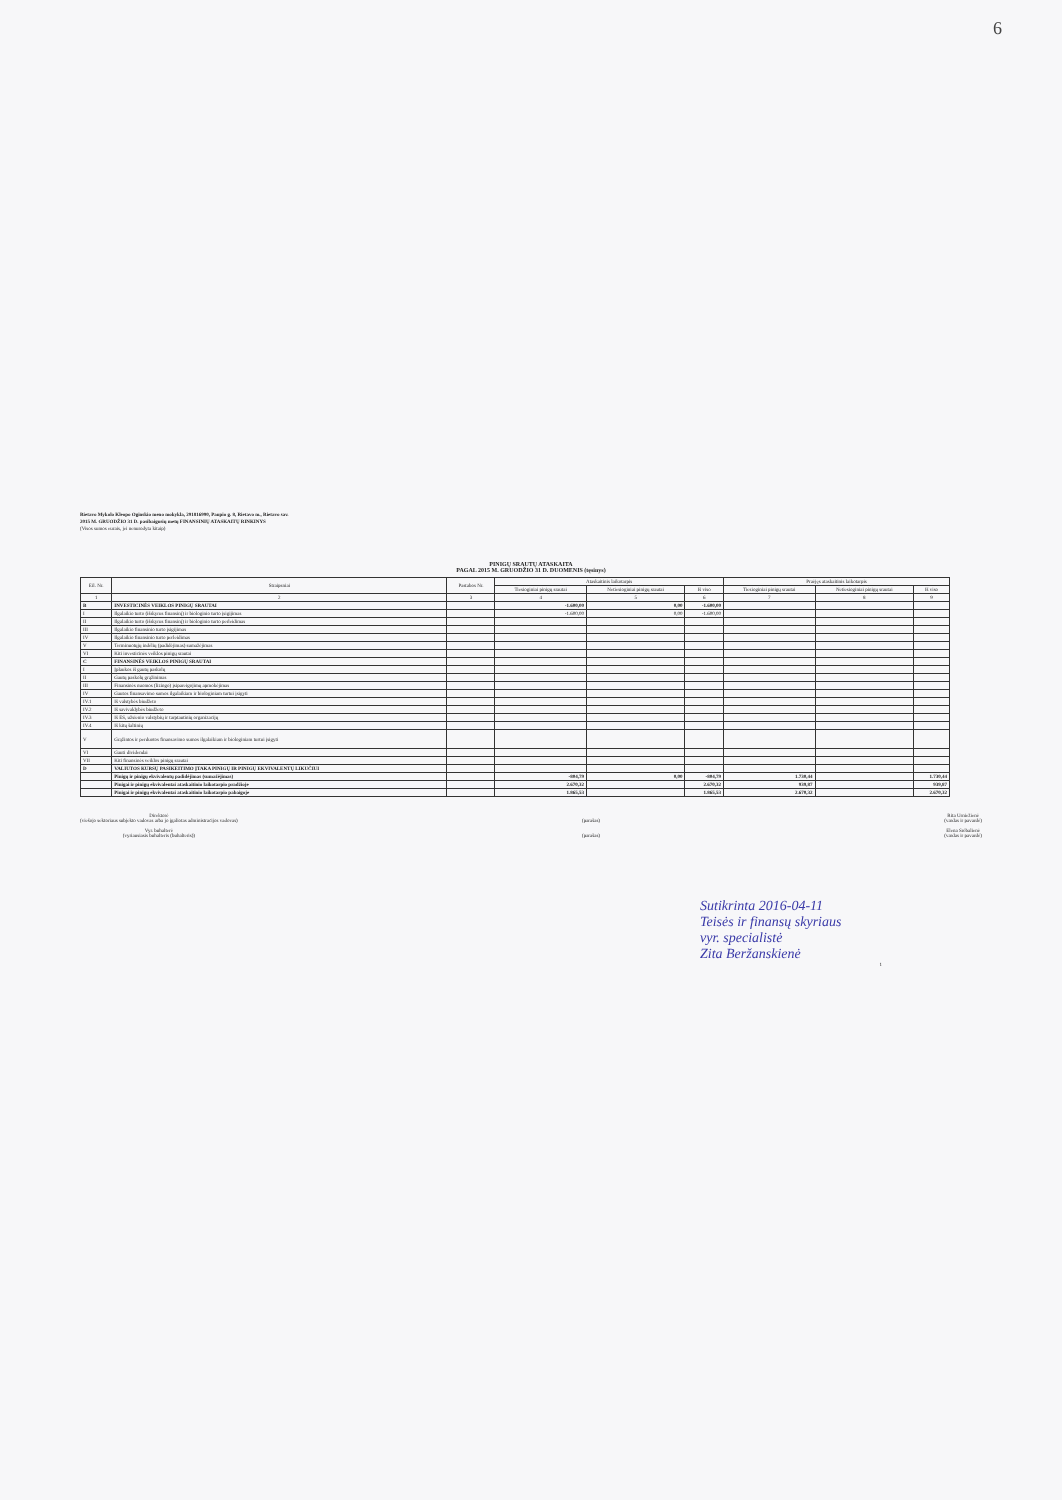6
Rietavo Mykolo Kleopo Oginskio meno mokykla, 291816990, Paupio g. 8, Rietavo m., Rietavo sav.
2015 M. GRUODŽIO 31 D. pasibaigusių metų FINANSINIŲ ATASKAITŲ RINKINYS
(Visos sumos eurais, jei nenurodyta kitaip)
PINIGŲ SRAUTŲ ATASKAITA
PAGAL 2015 M. GRUODŽIO 31 D. DUOMENIS (tęsinys)
| Eil. Nr. | Straipsniai | Pastabos Nr. | Ataskaitinis laikotarpis | | | Praėjęs ataskaitinis laikotarpis | | |
| --- | --- | --- | --- | --- | --- | --- | --- | --- |
| | | | Tiesioginiai pinigų srautai | Netiesioginiai pinigų srautai | Iš viso | Tiesioginiai pinigų srautai | Netiesioginiai pinigų srautai | Iš viso |
| 1 | 2 | 3 | 4 | 5 | 6 | 7 | 8 | 9 |
| B | INVESTICINĖS VEIKLOS PINIGŲ SRAUTAI | | -1.600,00 | 0,00 | -1.600,00 | | | |
| I | Ilgalaikio turto (išskyrus finansinį) ir biologinio turto įsigijimas | | -1.600,00 | 0,00 | -1.600,00 | | | |
| II | Ilgalaikio turto (išskyrus finansinį) ir biologinio turto perleidimas | | | | | | | |
| III | Ilgalaikio finansinio turto įsigijimas | | | | | | | |
| IV | Ilgalaikio finansinio turto perleidimas | | | | | | | |
| V | Terminuotųjų indėlių (padidėjimas) sumažėjimas | | | | | | | |
| VI | Kiti investicinės veiklos pinigų srautai | | | | | | | |
| C | FINANSINĖS VEIKLOS PINIGŲ SRAUTAI | | | | | | | |
| I | Įplaukos iš gautų paskolų | | | | | | | |
| II | Gautų paskolų grąžinimas | | | | | | | |
| III | Finansinės nuomos (lizingo) įsipareigojimų apmokėjimas | | | | | | | |
| IV | Gautos finansavimo sumos ilgalaikiam ir biologiniam turtui įsigyti | | | | | | | |
| IV.1 | Iš valstybės biudžeto | | | | | | | |
| IV.2 | Iš savivaldybės biudžeto | | | | | | | |
| IV.3 | Iš ES, užsienio valstybių ir tarptautinių organizacijų | | | | | | | |
| IV.4 | Iš kitų šaltinių | | | | | | | |
| V | Grąžintos ir perduotos finansavimo sumos ilgalaikiam ir biologiniam turtui įsigyti | | | | | | | |
| VI | Gauti dividendai | | | | | | | |
| VII | Kiti finansinės veiklos pinigų srautai | | | | | | | |
| D | VALIUTOS KURSŲ PASIKEITIMO ĮTAKA PINIGŲ IR PINIGŲ EKVIVALENTŲ LIKUČIUI | | | | | | | |
| | Pinigų ir pinigų ekvivalentų padidėjimas (sumažėjimas) | | -804,79 | 0,00 | -804,79 | 1.730,44 | | 1.730,44 |
| | Pinigai ir pinigų ekvivalentai ataskaitinio laikotarpio pradžioje | | 2.670,32 | | 2.670,32 | 939,87 | | 939,87 |
| | Pinigai ir pinigų ekvivalentai ataskaitinio laikotarpio pabaigoje | | 1.865,53 | | 1.865,53 | 2.670,32 | | 2.670,32 |
Direktorė
(viešojo sektoriaus subjekto vadovas arba jo įgaliotas administracijos vadovas)
Vyr. buhalterė
(vyriausiasis buhalteris (buhalteris))
(parašas)
(parašas)
Rita Urniežienė
(vardas ir pavardė)
Elena Srėbalienė
(vardas ir pavardė)
Sutikrinta 2016-04-11
Teisės ir finansų skyriaus
vyr. specialistė
Zita Beržanskienė
1